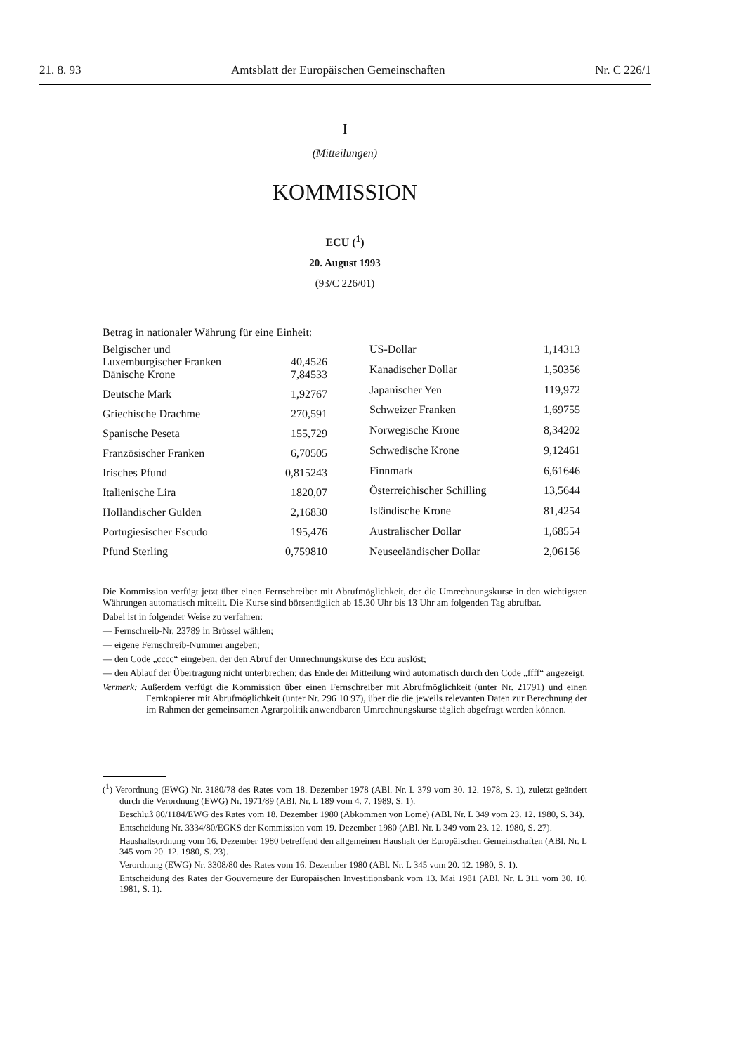21. 8. 93 Amtsblatt der Europäischen Gemeinschaften Nr. C 226/1
I
(Mitteilungen)
KOMMISSION
ECU (<sup>1</sup>)
20. August 1993
(93/C 226/01)
Betrag in nationaler Währung für eine Einheit:
| Belgischer und Luxemburgischer Franken | 40,4526 |
| Dänische Krone | 7,84533 |
| Deutsche Mark | 1,92767 |
| Griechische Drachme | 270,591 |
| Spanische Peseta | 155,729 |
| Französischer Franken | 6,70505 |
| Irisches Pfund | 0,815243 |
| Italienische Lira | 1820,07 |
| Holländischer Gulden | 2,16830 |
| Portugiesischer Escudo | 195,476 |
| Pfund Sterling | 0,759810 |
| US-Dollar | 1,14313 |
| Kanadischer Dollar | 1,50356 |
| Japanischer Yen | 119,972 |
| Schweizer Franken | 1,69755 |
| Norwegische Krone | 8,34202 |
| Schwedische Krone | 9,12461 |
| Finnmark | 6,61646 |
| Österreichischer Schilling | 13,5644 |
| Isländische Krone | 81,4254 |
| Australischer Dollar | 1,68554 |
| Neuseeländischer Dollar | 2,06156 |
Die Kommission verfügt jetzt über einen Fernschreiber mit Abrufmöglichkeit, der die Umrechnungskurse in den wichtigsten Währungen automatisch mitteilt. Die Kurse sind börsentäglich ab 15.30 Uhr bis 13 Uhr am folgenden Tag abrufbar.
Dabei ist in folgender Weise zu verfahren:
— Fernschreib-Nr. 23789 in Brüssel wählen;
— eigene Fernschreib-Nummer angeben;
— den Code „cccc“ eingeben, der den Abruf der Umrechnungskurse des Ecu auslöst;
— den Ablauf der Übertragung nicht unterbrechen; das Ende der Mitteilung wird automatisch durch den Code „ffff“ angezeigt.
Vermerk: Außerdem verfügt die Kommission über einen Fernschreiber mit Abrufmöglichkeit (unter Nr. 21791) und einen Fernkopierer mit Abrufmöglichkeit (unter Nr. 296 10 97), über die die jeweils relevanten Daten zur Berechnung der im Rahmen der gemeinsamen Agrarpolitik anwendbaren Umrechnungskurse täglich abgefragt werden können.
(<sup>1</sup>) Verordnung (EWG) Nr. 3180/78 des Rates vom 18. Dezember 1978 (ABl. Nr. L 379 vom 30. 12. 1978, S. 1), zuletzt geändert durch die Verordnung (EWG) Nr. 1971/89 (ABl. Nr. L 189 vom 4. 7. 1989, S. 1).
Beschluß 80/1184/EWG des Rates vom 18. Dezember 1980 (Abkommen von Lome) (ABl. Nr. L 349 vom 23. 12. 1980, S. 34).
Entscheidung Nr. 3334/80/EGKS der Kommission vom 19. Dezember 1980 (ABl. Nr. L 349 vom 23. 12. 1980, S. 27).
Haushaltsordnung vom 16. Dezember 1980 betreffend den allgemeinen Haushalt der Europäischen Gemeinschaften (ABl. Nr. L 345 vom 20. 12. 1980, S. 23).
Verordnung (EWG) Nr. 3308/80 des Rates vom 16. Dezember 1980 (ABl. Nr. L 345 vom 20. 12. 1980, S. 1).
Entscheidung des Rates der Gouverneure der Europäischen Investitionsbank vom 13. Mai 1981 (ABl. Nr. L 311 vom 30. 10. 1981, S. 1).